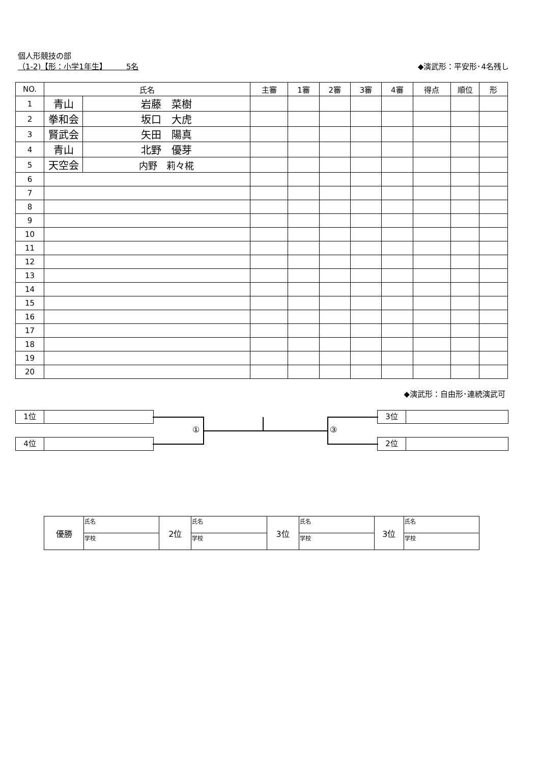個人形競技の部
◆演武形：平安形･4名残し （1-2)【形：小学1年生】　　　5名
| NO. | 氏名 | | 主審 | 1審 | 2審 | 3審 | 4審 | 得点 | 順位 | 形 |
| --- | --- | --- | --- | --- | --- | --- | --- | --- | --- | --- |
| 1 | 青山 | 岩藤 菜樹 | | | | | | | | |
| 2 | 拳和会 | 坂口 大虎 | | | | | | | | |
| 3 | 賢武会 | 矢田 陽真 | | | | | | | | |
| 4 | 青山 | 北野 優芽 | | | | | | | | |
| 5 | 天空会 | 内野 莉々椛 | | | | | | | | |
| 6 | | | | | | | | | | |
| 7 | | | | | | | | | | |
| 8 | | | | | | | | | | |
| 9 | | | | | | | | | | |
| 10 | | | | | | | | | | |
| 11 | | | | | | | | | | |
| 12 | | | | | | | | | | |
| 13 | | | | | | | | | | |
| 14 | | | | | | | | | | |
| 15 | | | | | | | | | | |
| 16 | | | | | | | | | | |
| 17 | | | | | | | | | | |
| 18 | | | | | | | | | | |
| 19 | | | | | | | | | | |
| 20 | | | | | | | | | | |
◆演武形：自由形･連続演武可
1位
4位
3位
2位
① ③
| 優勝 | 氏名 | 2位 | 氏名 | 3位 | 氏名 | 3位 | 氏名 |
| | 学校 | | 学校 | | 学校 | | 学校 |